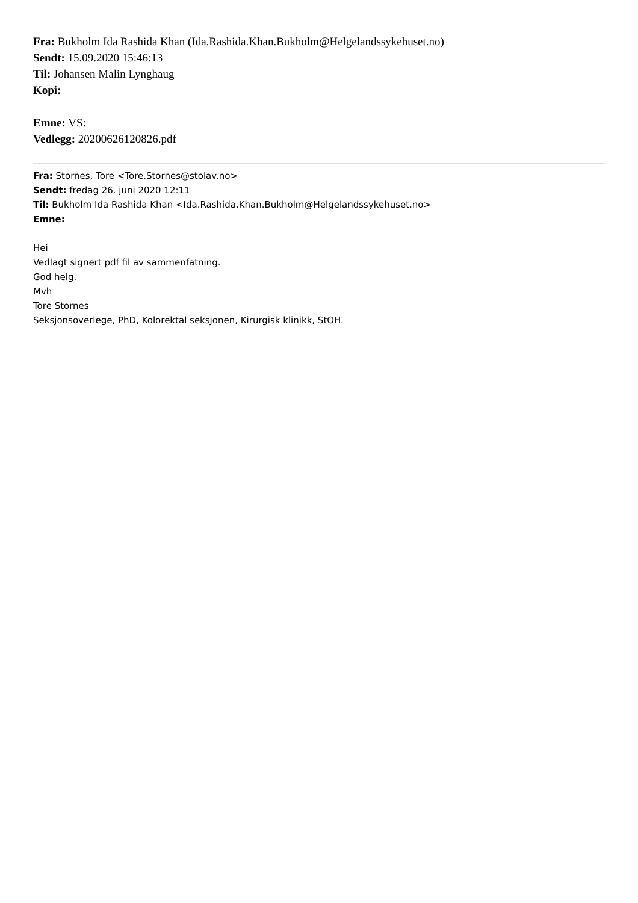Fra: Bukholm Ida Rashida Khan (Ida.Rashida.Khan.Bukholm@Helgelandssykehuset.no)
Sendt: 15.09.2020 15:46:13
Til: Johansen Malin Lynghaug
Kopi:
Emne: VS:
Vedlegg: 20200626120826.pdf
Fra: Stornes, Tore <Tore.Stornes@stolav.no>
Sendt: fredag 26. juni 2020 12:11
Til: Bukholm Ida Rashida Khan <Ida.Rashida.Khan.Bukholm@Helgelandssykehuset.no>
Emne:
Hei
Vedlagt signert pdf fil av sammenfatning.
God helg.
Mvh
Tore Stornes
Seksjonsoverlege, PhD, Kolorektal seksjonen, Kirurgisk klinikk, StOH.